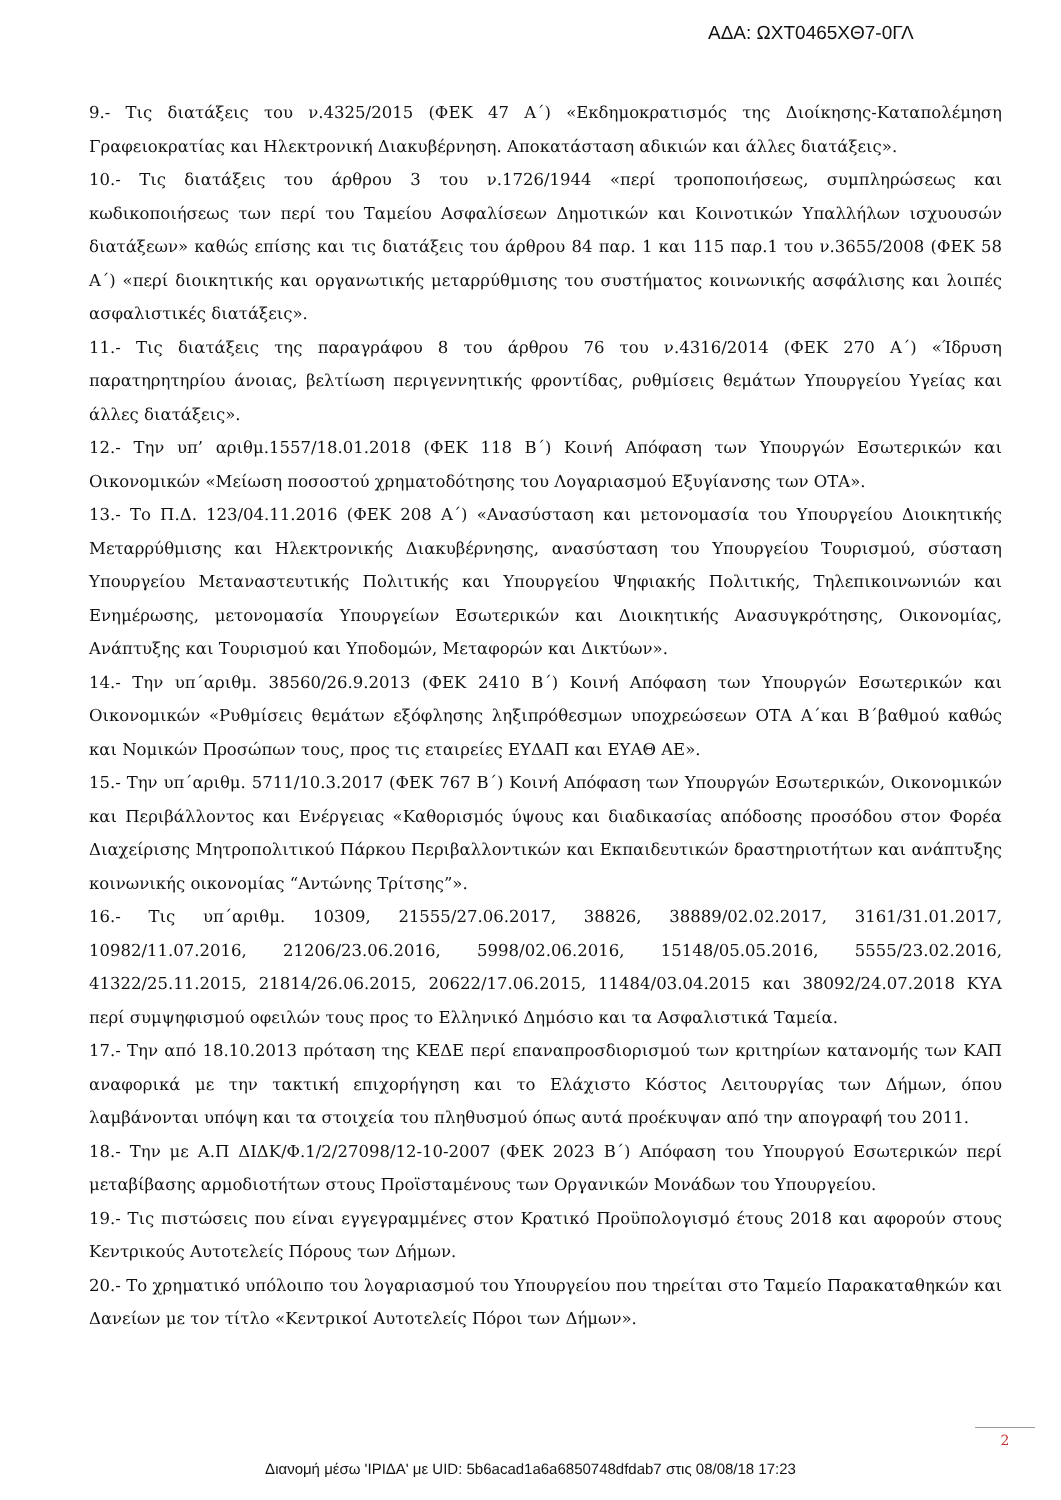ΑΔΑ: ΩΧΤ0465ΧΘ7-0ΓΛ
9.- Τις διατάξεις του ν.4325/2015 (ΦΕΚ 47 Α΄) «Εκδημοκρατισμός της Διοίκησης-Καταπολέμηση Γραφειοκρατίας και Ηλεκτρονική Διακυβέρνηση. Αποκατάσταση αδικιών και άλλες διατάξεις».
10.- Τις διατάξεις του άρθρου 3 του ν.1726/1944 «περί τροποποιήσεως, συμπληρώσεως και κωδικοποιήσεως των περί του Ταμείου Ασφαλίσεων Δημοτικών και Κοινοτικών Υπαλλήλων ισχυουσών διατάξεων» καθώς επίσης και τις διατάξεις του άρθρου 84 παρ. 1 και 115 παρ.1 του ν.3655/2008 (ΦΕΚ 58 Α΄) «περί διοικητικής και οργανωτικής μεταρρύθμισης του συστήματος κοινωνικής ασφάλισης και λοιπές ασφαλιστικές διατάξεις».
11.- Τις διατάξεις της παραγράφου 8 του άρθρου 76 του ν.4316/2014 (ΦΕΚ 270 Α΄) «Ίδρυση παρατηρητηρίου άνοιας, βελτίωση περιγεννητικής φροντίδας, ρυθμίσεις θεμάτων Υπουργείου Υγείας και άλλες διατάξεις».
12.- Την υπ’ αριθμ.1557/18.01.2018 (ΦΕΚ 118 Β΄) Κοινή Απόφαση των Υπουργών Εσωτερικών και Οικονομικών «Μείωση ποσοστού χρηματοδότησης του Λογαριασμού Εξυγίανσης των ΟΤΑ».
13.- Το Π.Δ. 123/04.11.2016 (ΦΕΚ 208 Α΄) «Ανασύσταση και μετονομασία του Υπουργείου Διοικητικής Μεταρρύθμισης και Ηλεκτρονικής Διακυβέρνησης, ανασύσταση του Υπουργείου Τουρισμού, σύσταση Υπουργείου Μεταναστευτικής Πολιτικής και Υπουργείου Ψηφιακής Πολιτικής, Τηλεπικοινωνιών και Ενημέρωσης, μετονομασία Υπουργείων Εσωτερικών και Διοικητικής Ανασυγκρότησης, Οικονομίας, Ανάπτυξης και Τουρισμού και Υποδομών, Μεταφορών και Δικτύων».
14.- Την υπ΄αριθμ. 38560/26.9.2013 (ΦΕΚ 2410 Β΄) Κοινή Απόφαση των Υπουργών Εσωτερικών και Οικονομικών «Ρυθμίσεις θεμάτων εξόφλησης ληξιπρόθεσμων υποχρεώσεων ΟΤΑ Α΄και Β΄βαθμού καθώς και Νομικών Προσώπων τους, προς τις εταιρείες ΕΥΔΑΠ και ΕΥΑΘ ΑΕ».
15.- Την υπ΄αριθμ. 5711/10.3.2017 (ΦΕΚ 767 Β΄) Κοινή Απόφαση των Υπουργών Εσωτερικών, Οικονομικών και Περιβάλλοντος και Ενέργειας «Καθορισμός ύψους και διαδικασίας απόδοσης προσόδου στον Φορέα Διαχείρισης Μητροπολιτικού Πάρκου Περιβαλλοντικών και Εκπαιδευτικών δραστηριοτήτων και ανάπτυξης κοινωνικής οικονομίας “Αντώνης Τρίτσης”».
16.- Τις υπ΄αριθμ. 10309, 21555/27.06.2017, 38826, 38889/02.02.2017, 3161/31.01.2017, 10982/11.07.2016, 21206/23.06.2016, 5998/02.06.2016, 15148/05.05.2016, 5555/23.02.2016, 41322/25.11.2015, 21814/26.06.2015, 20622/17.06.2015, 11484/03.04.2015 και 38092/24.07.2018 ΚΥΑ περί συμψηφισμού οφειλών τους προς το Ελληνικό Δημόσιο και τα Ασφαλιστικά Ταμεία.
17.- Την από 18.10.2013 πρόταση της ΚΕΔΕ περί επαναπροσδιορισμού των κριτηρίων κατανομής των ΚΑΠ αναφορικά με την τακτική επιχορήγηση και το Ελάχιστο Κόστος Λειτουργίας των Δήμων, όπου λαμβάνονται υπόψη και τα στοιχεία του πληθυσμού όπως αυτά προέκυψαν από την απογραφή του 2011.
18.- Την με Α.Π ΔΙΔΚ/Φ.1/2/27098/12-10-2007 (ΦΕΚ 2023 Β΄) Απόφαση του Υπουργού Εσωτερικών περί μεταβίβασης αρμοδιοτήτων στους Προϊσταμένους των Οργανικών Μονάδων του Υπουργείου.
19.- Τις πιστώσεις που είναι εγγεγραμμένες στον Κρατικό Προϋπολογισμό έτους 2018 και αφορούν στους Κεντρικούς Αυτοτελείς Πόρους των Δήμων.
20.- Το χρηματικό υπόλοιπο του λογαριασμού του Υπουργείου που τηρείται στο Ταμείο Παρακαταθηκών και Δανείων με τον τίτλο «Κεντρικοί Αυτοτελείς Πόροι των Δήμων».
2
Διανομή μέσω 'ΙΡΙΔΑ' με UID: 5b6acad1a6a6850748dfdab7 στις 08/08/18 17:23